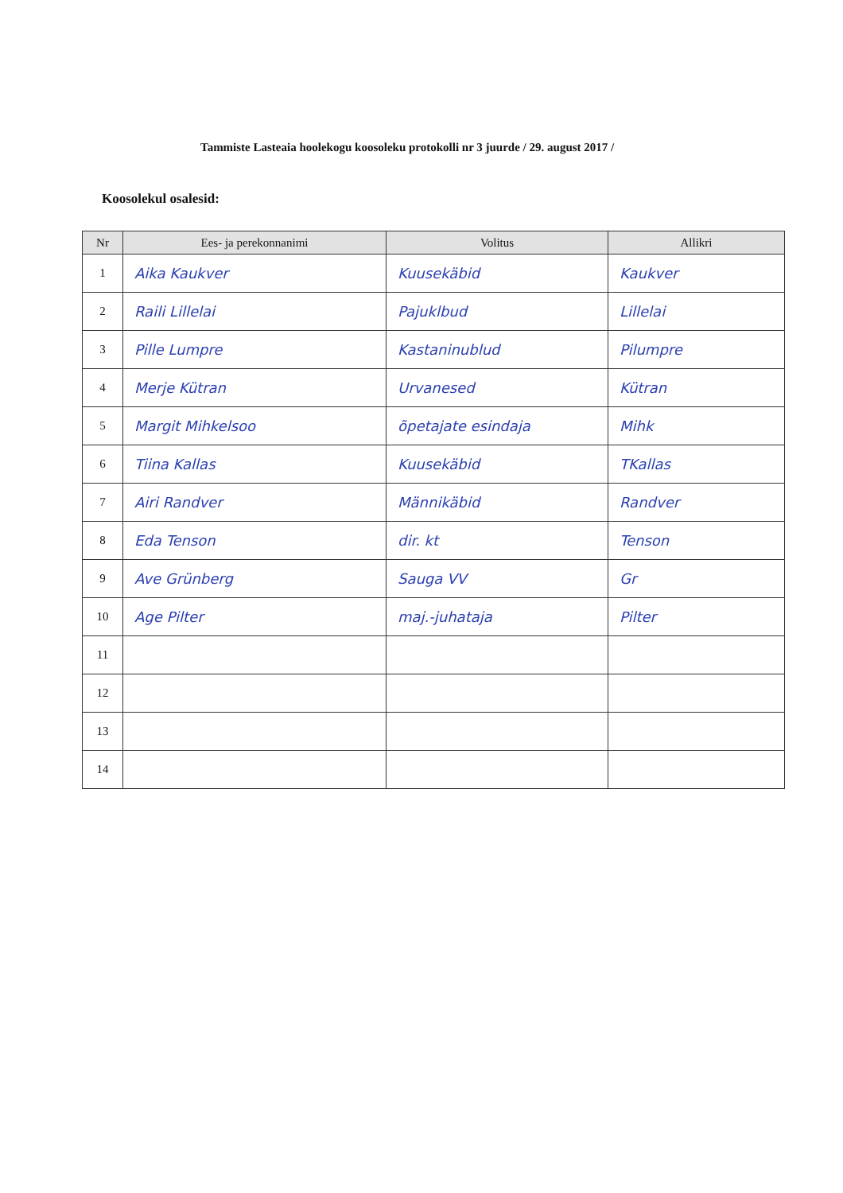Tammiste Lasteaia hoolekogu koosoleku protokolli nr 3 juurde / 29. august 2017 /
Koosolekul osalesid:
| Nr | Ees- ja perekonnanimi | Volitus | Allikri |
| --- | --- | --- | --- |
| 1 | Aika Kaukver | Kuusekäbid | Kaukver |
| 2 | Raili Lillelai | Pajuklbud | Lillelai |
| 3 | Pille Lumpre | Kastaninublud | Pilumpre |
| 4 | Merje Kütran | Urvanesed | Kütran |
| 5 | Margit Mihkelsoo | õpetajate esindaja | Mihk |
| 6 | Tiina Kallas | Kuusekäbid | TKallas |
| 7 | Airi Randver | Männikäbid | Randver |
| 8 | Eda Tenson | dir. kt | Tenson |
| 9 | Ave Grünberg | Sauga VV | Gr |
| 10 | Age Pilter | maj.-juhataja | Pilter |
| 11 | | | |
| 12 | | | |
| 13 | | | |
| 14 | | | |